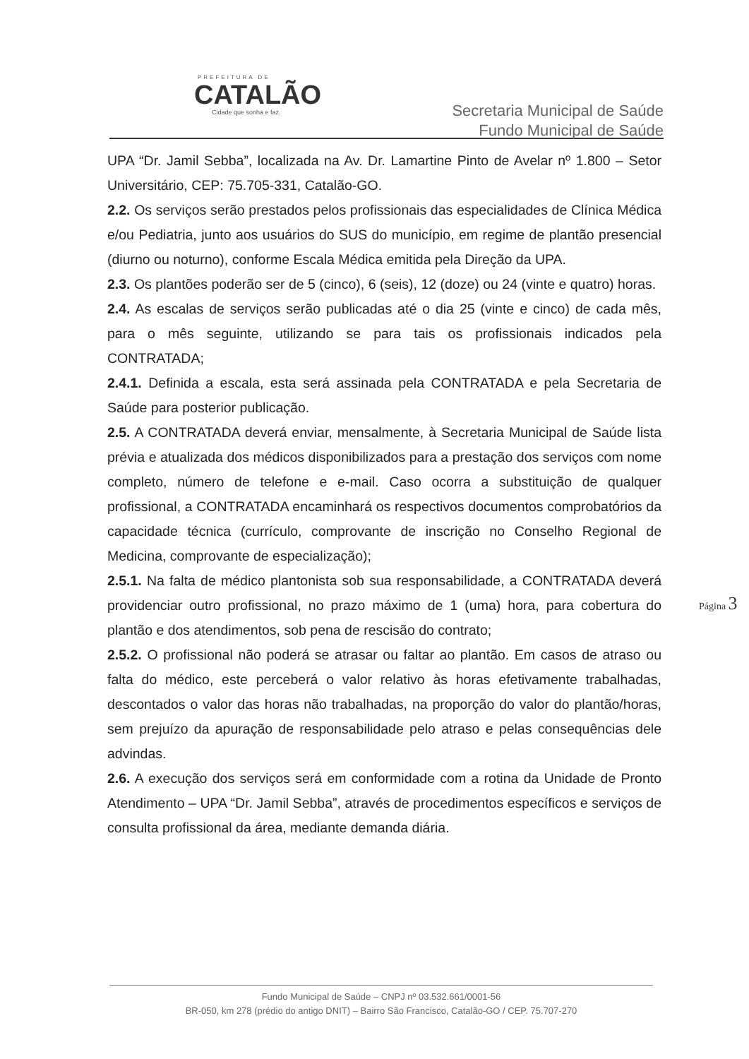PREFEITURA DE
CATALÃO
Cidade que sonha e faz.
Secretaria Municipal de Saúde
Fundo Municipal de Saúde
UPA “Dr. Jamil Sebba”, localizada na Av. Dr. Lamartine Pinto de Avelar nº 1.800 – Setor Universitário, CEP: 75.705-331, Catalão-GO.
2.2. Os serviços serão prestados pelos profissionais das especialidades de Clínica Médica e/ou Pediatria, junto aos usuários do SUS do município, em regime de plantão presencial (diurno ou noturno), conforme Escala Médica emitida pela Direção da UPA.
2.3. Os plantões poderão ser de 5 (cinco), 6 (seis), 12 (doze) ou 24 (vinte e quatro) horas.
2.4. As escalas de serviços serão publicadas até o dia 25 (vinte e cinco) de cada mês, para o mês seguinte, utilizando se para tais os profissionais indicados pela CONTRATADA;
2.4.1. Definida a escala, esta será assinada pela CONTRATADA e pela Secretaria de Saúde para posterior publicação.
2.5. A CONTRATADA deverá enviar, mensalmente, à Secretaria Municipal de Saúde lista prévia e atualizada dos médicos disponibilizados para a prestação dos serviços com nome completo, número de telefone e e-mail. Caso ocorra a substituição de qualquer profissional, a CONTRATADA encaminhará os respectivos documentos comprobatórios da capacidade técnica (currículo, comprovante de inscrição no Conselho Regional de Medicina, comprovante de especialização);
2.5.1. Na falta de médico plantonista sob sua responsabilidade, a CONTRATADA deverá providenciar outro profissional, no prazo máximo de 1 (uma) hora, para cobertura do plantão e dos atendimentos, sob pena de rescisão do contrato;
2.5.2. O profissional não poderá se atrasar ou faltar ao plantão. Em casos de atraso ou falta do médico, este perceberá o valor relativo às horas efetivamente trabalhadas, descontados o valor das horas não trabalhadas, na proporção do valor do plantão/horas, sem prejuízo da apuração de responsabilidade pelo atraso e pelas consequências dele advindas.
2.6. A execução dos serviços será em conformidade com a rotina da Unidade de Pronto Atendimento – UPA “Dr. Jamil Sebba”, através de procedimentos específicos e serviços de consulta profissional da área, mediante demanda diária.
Página 3
Fundo Municipal de Saúde – CNPJ nº 03.532.661/0001-56
BR-050, km 278 (prédio do antigo DNIT) – Bairro São Francisco, Catalão-GO / CEP. 75.707-270